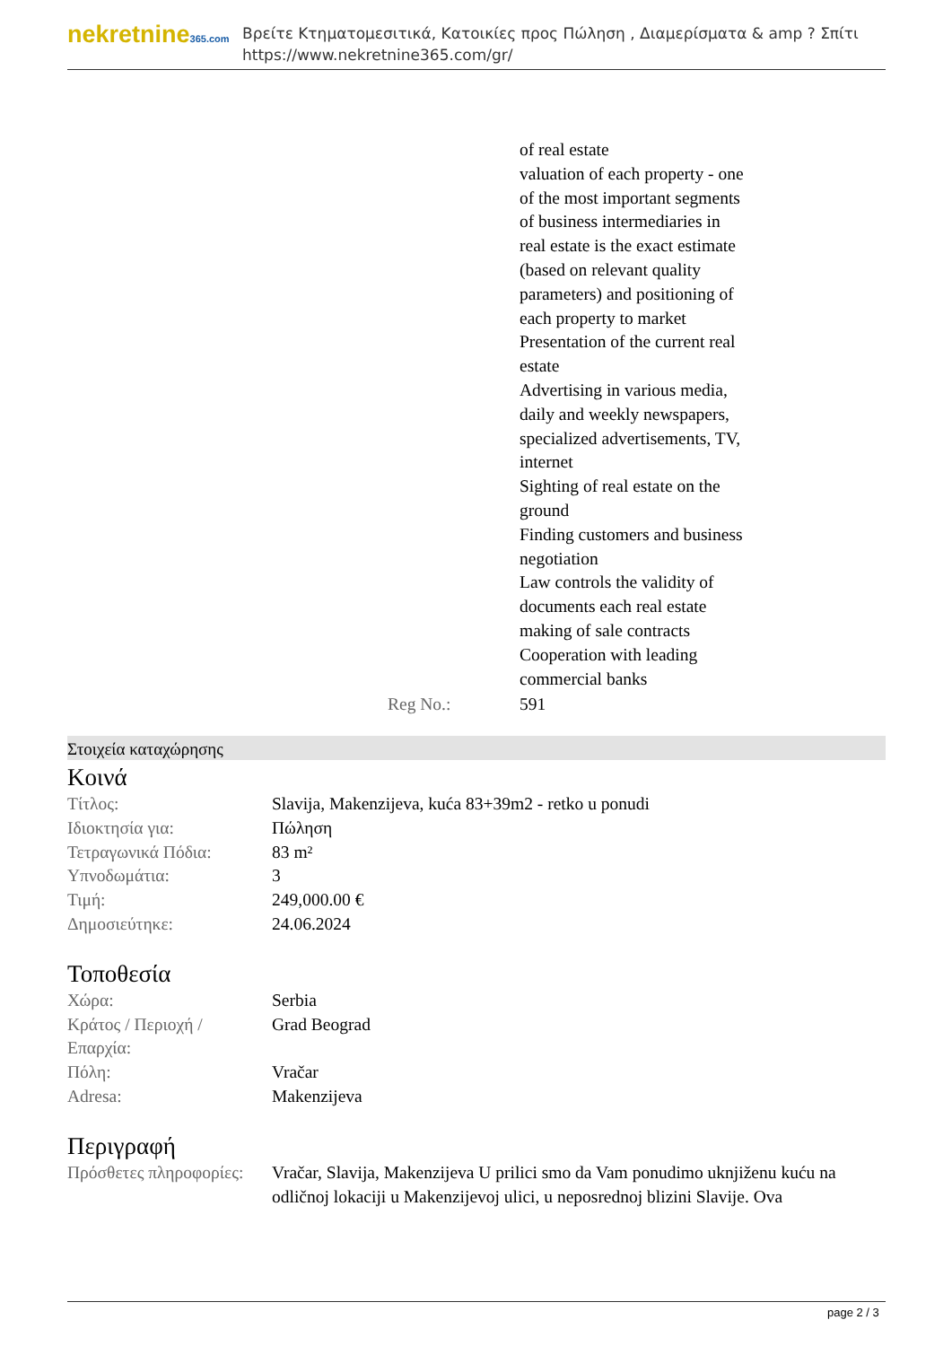nekretnine365.com
Βρείτε Κτηματομεσιτικά, Κατοικίες προς Πώληση , Διαμερίσματα & amp ? Σπίτι
https://www.nekretnine365.com/gr/
| | of real estate valuation of each property - one of the most important segments of business intermediaries in real estate is the exact estimate (based on relevant quality parameters) and positioning of each property to market Presentation of the current real estate Advertising in various media, daily and weekly newspapers, specialized advertisements, TV, internet Sighting of real estate on the ground Finding customers and business negotiation Law controls the validity of documents each real estate making of sale contracts Cooperation with leading commercial banks |
| Reg No.: | 591 |
Στοιχεία καταχώρησης
Κοινά
| Τίτλος: | Slavija, Makenzijeva, kuća 83+39m2 - retko u ponudi |
| Ιδιοκτησία για: | Πώληση |
| Τετραγωνικά Πόδια: | 83 m² |
| Υπνοδωμάτια: | 3 |
| Τιμή: | 249,000.00 € |
| Δημοσιεύτηκε: | 24.06.2024 |
Τοποθεσία
| Χώρα: | Serbia |
| Κράτος / Περιοχή / Επαρχία: | Grad Beograd |
| Πόλη: | Vračar |
| Adresa: | Makenzijeva |
Περιγραφή
| Πρόσθετες πληροφορίες: | Vračar, Slavija, Makenzijeva U prilici smo da Vam ponudimo uknjiženu kuću na odličnoj lokaciji u Makenzijevoj ulici, u neposrednoj blizini Slavije. Ova |
page 2 / 3